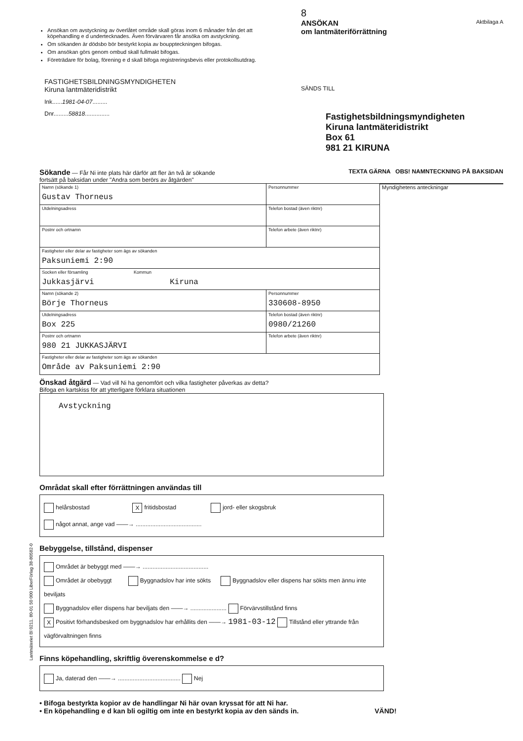Ansökan om avstyckning av överlåtet område skall göras inom 6 månader från det att köpehandling e d undertecknades. Även förvärvaren får ansöka om avstyckning.
Om sökanden är dödsbo bör bestyrkt kopia av bouppteckningen bifogas.
Om ansökan görs genom ombud skall fullmakt bifogas.
Företrädare för bolag, förening e d skall bifoga registreringsbevis eller protokollsutdrag.
FASTIGHETSBILDNINGSMYNDIGHETEN
Kiruna lantmäteridistrikt
Ink......1981-04-07.........
Dnr.........58818...............
8
ANSÖKAN
om lantmäteriförrättning Aktbilaga A
SÄNDS TILL
Fastighetsbildningsmyndigheten
Kiruna lantmäteridistrikt
Box 61
981 21 KIRUNA
Sökande — Får Ni inte plats här därför att fler än två är sökande
fortsätt på baksidan under "Andra som berörs av åtgärden"
TEXTA GÄRNA OBS! NAMNTECKNING PÅ BAKSIDAN
| Namn (sökande 1) Gustav Thorneus | Personnummer |
| Utdelningsadress | Telefon bostad (även riktnr) |
| Postnr och ortnamn | Telefon arbete (även riktnr) |
| Fastigheter eller delar av fastigheter som ägs av sökanden Paksuniemi 2:90 | |
| Socken eller församling Kommun Jukkasjärvi Kiruna | |
| Namn (sökande 2) Börje Thorneus | Personnummer 330608-8950 |
| Utdelningsadress Box 225 | Telefon bostad (även riktnr) 0980/21260 |
| Postnr och ortnamn 980 21 JUKKASJÄRVI | Telefon arbete (även riktnr) |
| Fastigheter eller delar av fastigheter som ägs av sökanden Område av Paksuniemi 2:90 | |
Myndighetens anteckningar
Önskad åtgärd — Vad vill Ni ha genomfört och vilka fastigheter påverkas av detta?
Bifoga en kartskiss för att ytterligare förklara situationen
Avstyckning
Områdat skall efter förrättningen användas till
helårsbostad X fritidsbostad jord- eller skogsbruk
något annat, ange vad ——→ ........................................
Bebyggelse, tillstånd, dispenser
Området är bebyggt med ——→ ........................................
Området är obebyggt Byggnadslov har inte sökts Byggnadslov eller dispens har sökts men ännu inte beviljats
Byggnadslov eller dispens har beviljats den ——→ ...................... Förvärvstillstånd finns
X Positivt förhandsbesked om byggnadslov har erhållits den ——→ 1981-03-12 Tillstånd eller yttrande från vägförvaltningen finns
Finns köpehandling, skriftlig överenskommelse e d?
Ja, daterad den ——→ ...................................... Nej
• Bifoga bestyrkta kopior av de handlingar Ni här ovan kryssat för att Ni har.
• En köpehandling e d kan bli ogiltig om inte en bestyrkt kopia av den sänds in. VÄND!
Lantmäteriet Bl 0211. 80-01 50 000 LiberFörlag 38-80582-0